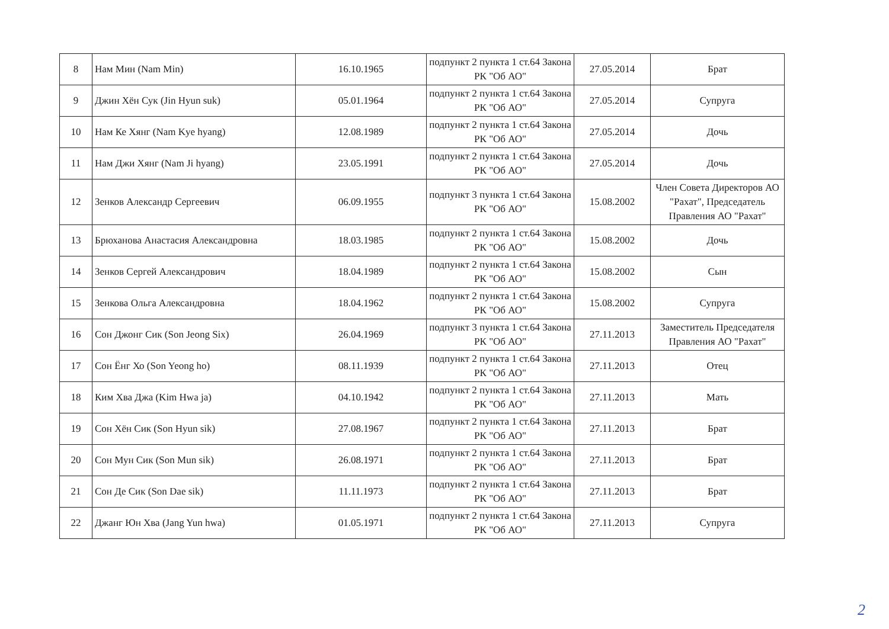| 8 | Нам Мин (Nam Min) | 16.10.1965 | подпункт 2 пункта 1 ст.64 Закона РК "Об АО" | 27.05.2014 | Брат |
| 9 | Джин Хён Сук (Jin Hyun suk) | 05.01.1964 | подпункт 2 пункта 1 ст.64 Закона РК "Об АО" | 27.05.2014 | Супруга |
| 10 | Нам Ке Хянг (Nam Kye hyang) | 12.08.1989 | подпункт 2 пункта 1 ст.64 Закона РК "Об АО" | 27.05.2014 | Дочь |
| 11 | Нам Джи Хянг (Nam Ji hyang) | 23.05.1991 | подпункт 2 пункта 1 ст.64 Закона РК "Об АО" | 27.05.2014 | Дочь |
| 12 | Зенков Александр Сергеевич | 06.09.1955 | подпункт 3 пункта 1 ст.64 Закона РК "Об АО" | 15.08.2002 | Член Совета Директоров АО "Рахат", Председатель Правления АО "Рахат" |
| 13 | Брюханова Анастасия Александровна | 18.03.1985 | подпункт 2 пункта 1 ст.64 Закона РК "Об АО" | 15.08.2002 | Дочь |
| 14 | Зенков Сергей Александрович | 18.04.1989 | подпункт 2 пункта 1 ст.64 Закона РК "Об АО" | 15.08.2002 | Сын |
| 15 | Зенкова Ольга Александровна | 18.04.1962 | подпункт 2 пункта 1 ст.64 Закона РК "Об АО" | 15.08.2002 | Супруга |
| 16 | Сон Джонг Сик (Son Jeong Six) | 26.04.1969 | подпункт 3 пункта 1 ст.64 Закона РК "Об АО" | 27.11.2013 | Заместитель Председателя Правления АО "Рахат" |
| 17 | Сон Ёнг Хо (Son Yeong ho) | 08.11.1939 | подпункт 2 пункта 1 ст.64 Закона РК "Об АО" | 27.11.2013 | Отец |
| 18 | Ким Хва Джа (Kim Hwa ja) | 04.10.1942 | подпункт 2 пункта 1 ст.64 Закона РК "Об АО" | 27.11.2013 | Мать |
| 19 | Сон Хён Сик (Son Hyun sik) | 27.08.1967 | подпункт 2 пункта 1 ст.64 Закона РК "Об АО" | 27.11.2013 | Брат |
| 20 | Сон Мун Сик (Son Mun sik) | 26.08.1971 | подпункт 2 пункта 1 ст.64 Закона РК "Об АО" | 27.11.2013 | Брат |
| 21 | Сон Де Сик (Son Dae sik) | 11.11.1973 | подпункт 2 пункта 1 ст.64 Закона РК "Об АО" | 27.11.2013 | Брат |
| 22 | Джанг Юн Хва (Jang Yun hwa) | 01.05.1971 | подпункт 2 пункта 1 ст.64 Закона РК "Об АО" | 27.11.2013 | Супруга |
2